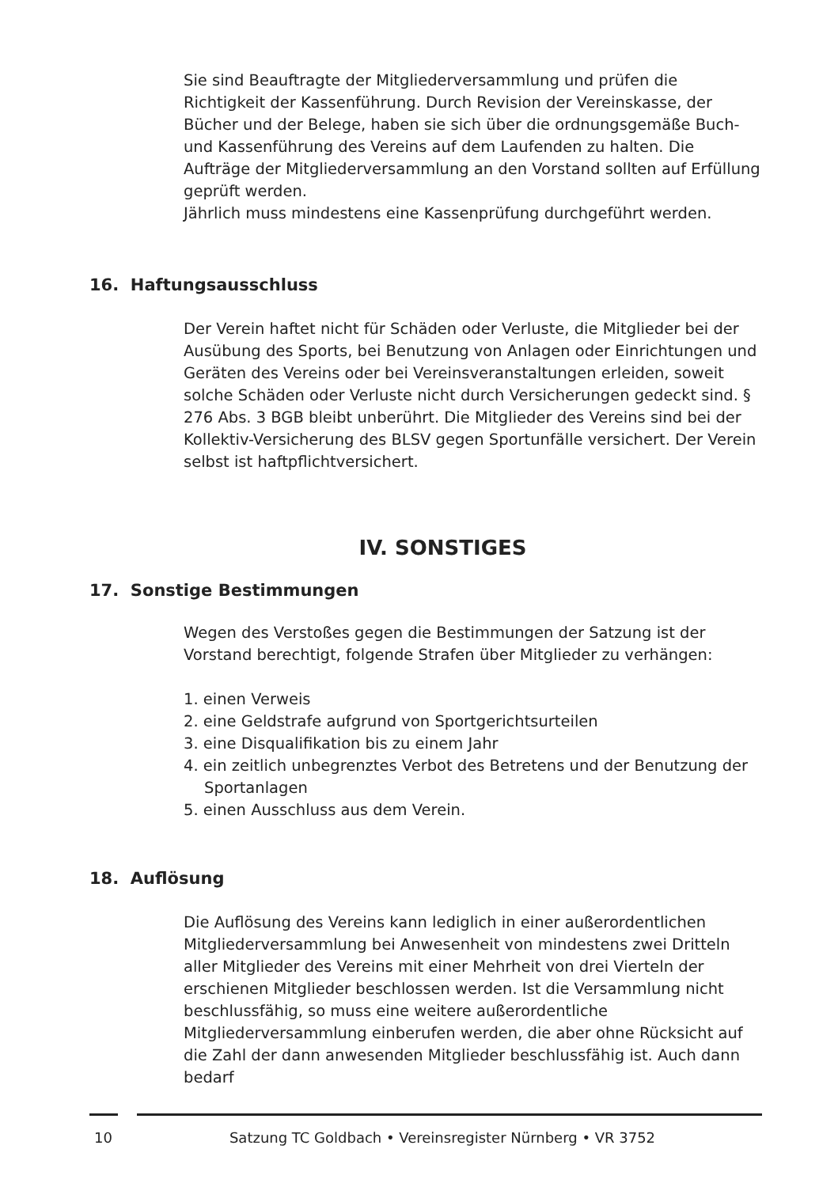Sie sind Beauftragte der Mitgliederversammlung und prüfen die Richtigkeit der Kassenführung. Durch Revision der Vereinskasse, der Bücher und der Belege, haben sie sich über die ordnungsgemäße Buch- und Kassenführung des Vereins auf dem Laufenden zu halten. Die Aufträge der Mitgliederversammlung an den Vorstand sollten auf Erfüllung geprüft werden.
Jährlich muss mindestens eine Kassenprüfung durchgeführt werden.
16. Haftungsausschluss
Der Verein haftet nicht für Schäden oder Verluste, die Mitglieder bei der Ausübung des Sports, bei Benutzung von Anlagen oder Einrichtungen und Geräten des Vereins oder bei Vereinsveranstaltungen erleiden, soweit solche Schäden oder Verluste nicht durch Versicherungen gedeckt sind. § 276 Abs. 3 BGB bleibt unberührt. Die Mitglieder des Vereins sind bei der Kollektiv-Versicherung des BLSV gegen Sportunfälle versichert. Der Verein selbst ist haftpflichtversichert.
IV. SONSTIGES
17. Sonstige Bestimmungen
Wegen des Verstoßes gegen die Bestimmungen der Satzung ist der Vorstand berechtigt, folgende Strafen über Mitglieder zu verhängen:
1. einen Verweis
2. eine Geldstrafe aufgrund von Sportgerichtsurteilen
3. eine Disqualifikation bis zu einem Jahr
4. ein zeitlich unbegrenztes Verbot des Betretens und der Benutzung der Sportanlagen
5. einen Ausschluss aus dem Verein.
18. Auflösung
Die Auflösung des Vereins kann lediglich in einer außerordentlichen Mitgliederversammlung bei Anwesenheit von mindestens zwei Dritteln aller Mitglieder des Vereins mit einer Mehrheit von drei Vierteln der erschienen Mitglieder beschlossen werden. Ist die Versammlung nicht beschlussfähig, so muss eine weitere außerordentliche Mitgliederversammlung einberufen werden, die aber ohne Rücksicht auf die Zahl der dann anwesenden Mitglieder beschlussfähig ist. Auch dann bedarf
10 Satzung TC Goldbach • Vereinsregister Nürnberg • VR 3752